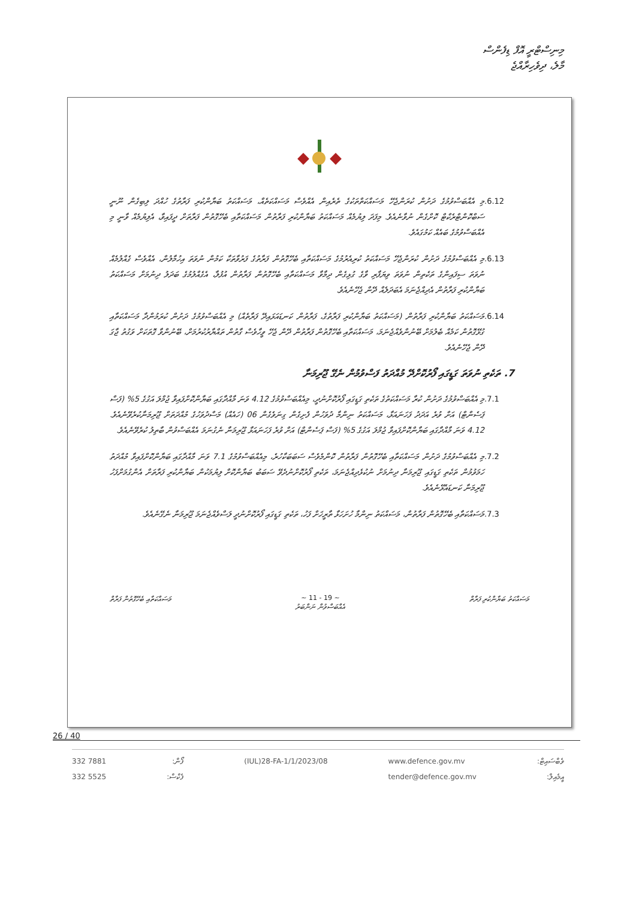މިނިސްޓްރީ އޮފް ޑިފެންސް
މާލެ، ދިވެހިރާއްޖެ
.6.12 މި އެއްބަސްވުމުގެ ދަށުން ކުރަންޖެހޭ މަސައްކަތްތަކުގެ ތެރެއިން އެއްވެސް މަސައްކަތެއް، މަސައްކަތު ބަޔާންކުރި ފަރާތުގެ ހުއްދަ ލިބިގެން ނޫނީ ސަބްކޮންޓްރެކްޓް ކޮށްގެން ނުވާނެއެވެ. މިފަދަ ލިޔުމެއް މަސައްކަތު ބަޔާންކުރި ފަރާތުން މަސައްކަތާއި ބެހޭގޮތުން ފަރާތަށް ދީފައިވާ، އެލިޔުމެއް ވާނީ މި އެއްބަސްވުމުގެ ބައެއް ކަމުގައެވެ.
.6.13 މި އެއްބަސްވުމުގެ ދަށުން ކުރަންޖެހޭ މަސައްކަތު ކުރިއެރުމުގެ މަސައްކަތާއި ބެހޭގޮތުން ފަރާތުގެ ފަރުވާތަކާ ކަމުން ނުވަތަ އިހުމާލުން، އެއްވެސް ގެއްލުމެއް ނުވަތަ ސިފައިންގެ ތަކެތިން ނުވަތަ ވިޔަފާރި ވާގެ ގުޅިގެން ދިމާވާ މަސައްކަތާއި ބެހޭގޮތުން ފަރާތުން އުފުލާ، އެގެއްލުމުގެ ބަދަލު ދިނުމަށް މަސައްކަތު ބަޔާންކުރި ފަރާތުން އެދިއްޖެނަމަ އެބަދަލެއް ދޭން ޖެހޭނެއެވެ.
.6.14 މަސައްކަތު ބަޔާންކުރި ފަރާތުން (މަސައްކަތު ބަޔާންކުރި ފަރާތުގެ، ފަރާތުން ކަނޑައަޅައިދޭ ފަރާތެއް) މި އެއްބަސްވުމުގެ ދަށުން ކުރަމުންދާ މަސައްކަތާއި ގުޅޭގޮތުން ކަމެއް ބެލުމަށް ބޭނުންވެއްޖެނަމަ، މަސައްކަތާއި ބެހޭގޮތުން ފަރާތުން ދޭން ޖެހޭ ވީހާވެސް ގާތުން ތައްޔާރުކުރުމަށް، ބޭނުންވާ ގޮތަކަށް ވަގުތު ޖާގަ ދޭން ޖެހޭނެއެވެ.
7. ތަކެތި ނުވަތަ ގަޑީގައި ފޯރުކޮށްދޭ މުއްދަތު ފަސްވުމުން ނެގޭ ޖޫރިމަނާ
.7.1 މި އެއްބަސްވުމުގެ ދަށުން ކުރާ މަސައްކަތުގެ ތަކެތި ގަޑީގައި ފޯރުކޮށްނުދީ، މިއެއްބަސްވުމުގެ 4.12 ވަނަ މާއްދާގައި ބަޔާންކޮށްފައިވާ ޖުމްލަ އަގުގެ 5% (ފަސް ޕަސެންޓް) އަށް ވުރެ އަދަދު ފަހަނައަޅާ، މަސައްކަތު ނިންމާ ދުވަހުން ފެށިގެން ގިނަވެގެން 06 (ހައެއް) މަސްދުވަހުގެ މުއްދަތަށް ޖޫރިމަނާކުރެވޭނެއެވެ. 4.12 ވަނަ މާއްދާގައި ބަޔާންކޮށްފައިވާ ޖުމްލަ އަގުގެ 5% (ފަސް ޕަސެންޓް) އަށް ވުރެ ފަހަނައަޅާ ޖޫރިމަނާ ނެގުނަމަ އެއްބަސްވުން ބާތިލު ކުރެވޭނެއެވެ.
.7.2 މި އެއްބަސްވުމުގެ ދަށުން މަސައްކަތާއި ބެހޭގޮތުން ފަރާތުން ކޮންމެވެސް ސަބަބަކާހުރެ، މިއެއްބަސްވުމުގެ 7.1 ވަނަ މާއްދާގައި ބަޔާންކޮށްފައިވާ މުއްދަތު ހަމަވުމުން ތަކެތި ގަޑީގައި ޖޫރިމަނާ ދިނުމަށް ނުކުޅެދިއްޖެނަމަ، ތަކެތި ފޯރުކޮށްނުދެވޭ ސަބަބު ބަޔާންކޮށް ލިޔުމަކުން ބަޔާންކުރި ފަރާތަށް އެންގުމަށްފަހު ޖޫރިމަނާ ކަނޑައެޅޭނެއެވެ.
.7.3 މަސައްކަތާއި ބެހޭގޮތުން ފަރާތުން، މަސައްކަތު ނިންމާ ހުށަހަޅާ ތާރީޚަށް ފަހު، ތަކެތި ގަޑީގައި ފޯރުކޮށްނުދީ ލަސްވެއްޖެނަމަ ޖޫރިމަނާ ނެގޭނެއެވެ.
މަސައްކަތު ބަޔާންކުރި ފަރާތް ~ 11 - 19 ~
އެއްބަސްވުން ނަންބަރު
މަސައްކަތާއި ބެހޭގޮތުން ފަރާތް
26 / 40
332 7881
332 5525
ފޯން:
ފެކްސް:
(IUL)28-FA-1/1/2023/08 www.defence.gov.mv
tender@defence.gov.mv
ވެބްސައިޓް:
އީމެއިލް: